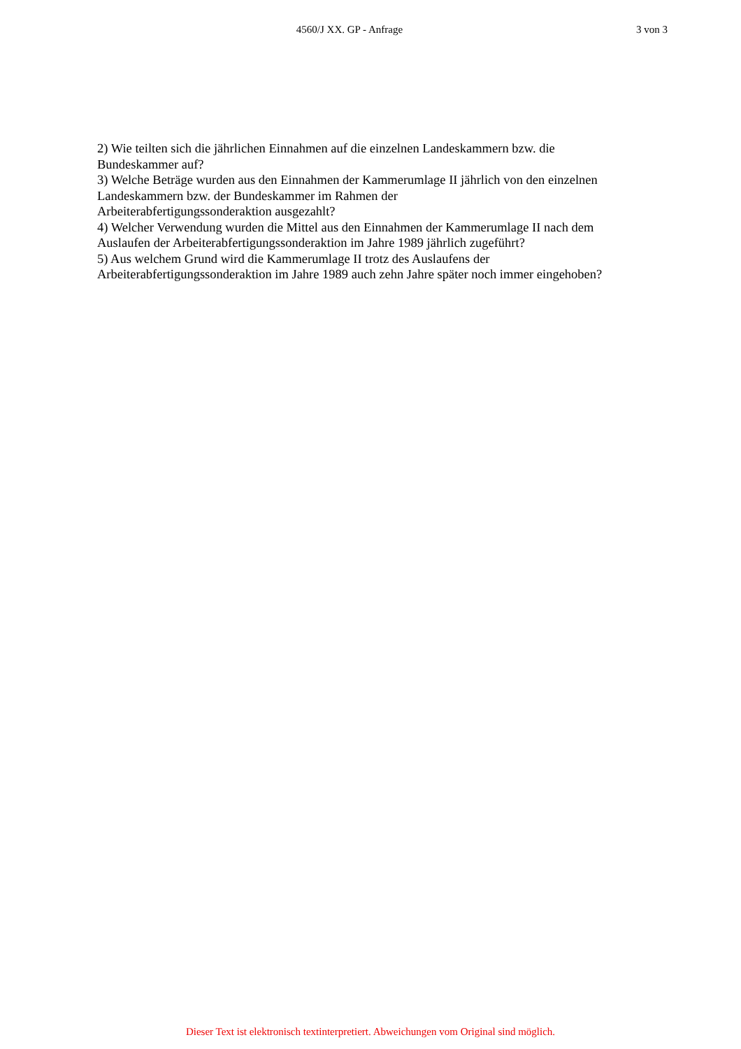4560/J XX. GP - Anfrage 3 von 3
2) Wie teilten sich die jährlichen Einnahmen auf die einzelnen Landeskammern bzw. die Bundeskammer auf?
3) Welche Beträge wurden aus den Einnahmen der Kammerumlage II jährlich von den einzelnen Landeskammern bzw. der Bundeskammer im Rahmen der
Arbeiterabfertigungssonderaktion ausgezahlt?
4) Welcher Verwendung wurden die Mittel aus den Einnahmen der Kammerumlage II nach dem Auslaufen der Arbeiterabfertigungssonderaktion im Jahre 1989 jährlich zugeführt?
5) Aus welchem Grund wird die Kammerumlage II trotz des Auslaufens der
Arbeiterabfertigungssonderaktion im Jahre 1989 auch zehn Jahre später noch immer eingehoben?
Dieser Text ist elektronisch textinterpretiert. Abweichungen vom Original sind möglich.